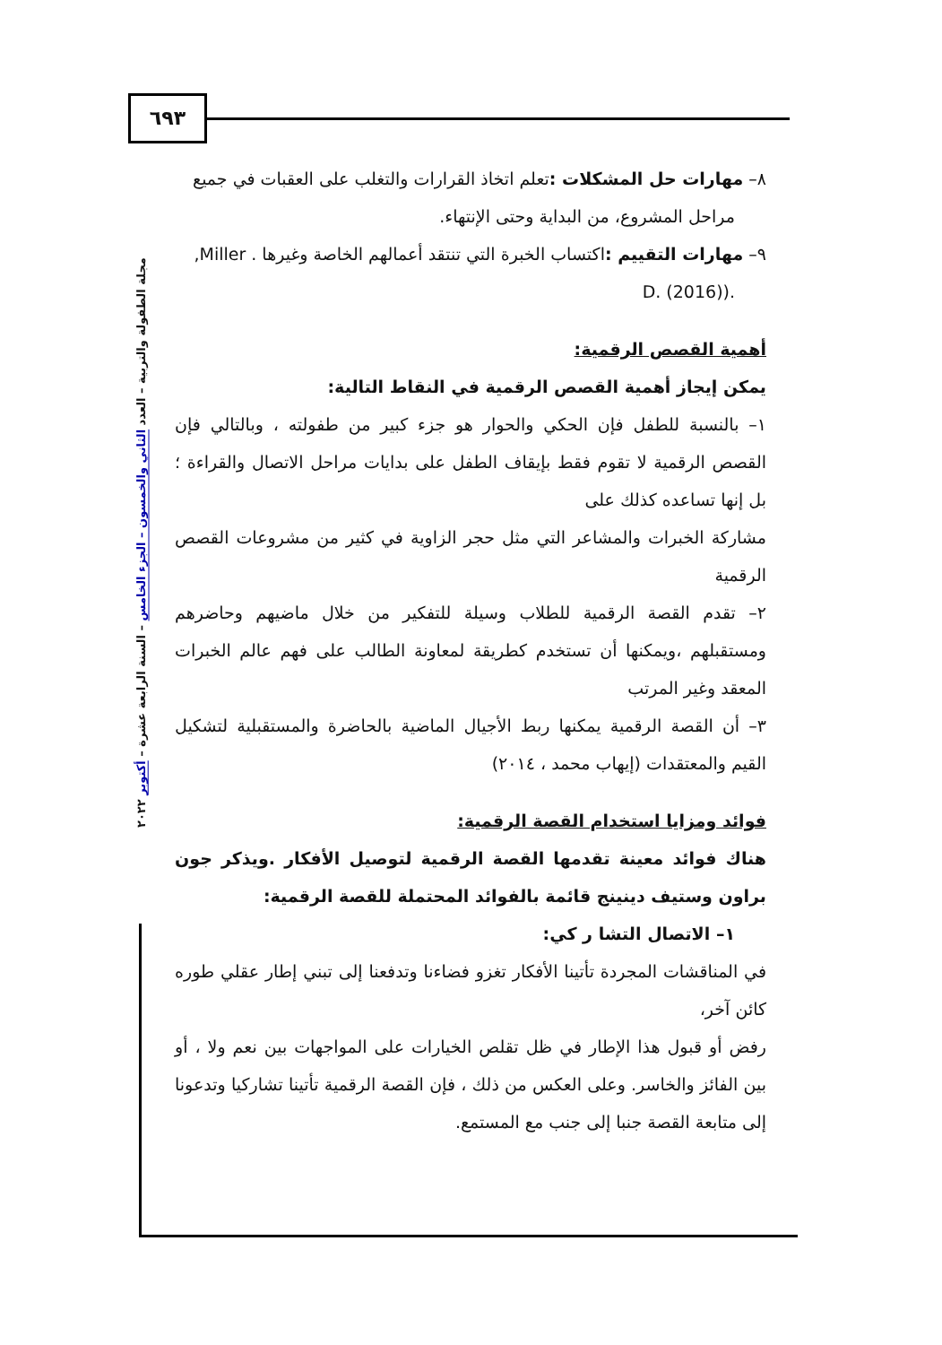٦٩٣
مجلة الطفولة والتربية – العدد الثاني والخمسون – الجزء الخامس – السنة الرابعة عشرة – أكتوبر ٢٠٢٢
٨– مهارات حل المشكلات : تعلم اتخاذ القرارات والتغلب على العقبات في جميع
مراحل المشروع، من البداية وحتى الإنتهاء.
٩– مهارات التقييم : اكتساب الخبرة التي تنتقد أعمالهم الخاصة وغيرها . Miller,
.(D. (2016)
أهمية القصص الرقمية:
يمكن إيجاز أهمية القصص الرقمية في النقاط التالية:
١– بالنسبة للطفل فإن الحكي والحوار هو جزء كبير من طفولته ، وبالتالي فإن القصص الرقمية لا تقوم فقط بإيقاف الطفل على بدايات مراحل الاتصال والقراءة ؛ بل إنها تساعده كذلك على
مشاركة الخبرات والمشاعر التي مثل حجر الزاوية في كثير من مشروعات القصص الرقمية
٢– تقدم القصة الرقمية للطلاب وسيلة للتفكير من خلال ماضيهم وحاضرهم ومستقبلهم ،ويمكنها أن تستخدم كطريقة لمعاونة الطالب على فهم عالم الخبرات المعقد وغير المرتب
٣– أن القصة الرقمية يمكنها ربط الأجيال الماضية بالحاضرة والمستقبلية لتشكيل القيم والمعتقدات (إيهاب محمد ، ٢٠١٤)
فوائد ومزايا استخدام القصة الرقمية:
هناك فوائد معينة تقدمها القصة الرقمية لتوصيل الأفكار .ويذكر جون براون وستيف دينينج قائمة بالفوائد المحتملة للقصة الرقمية:
١– الاتصال التشا ر كي:
في المناقشات المجردة تأتينا الأفكار تغزو فضاءنا وتدفعنا إلى تبني إطار عقلي طوره كائن آخر،
رفض أو قبول هذا الإطار في ظل تقلص الخيارات على المواجهات بين نعم ولا ، أو بين الفائز والخاسر. وعلى العكس من ذلك ، فإن القصة الرقمية تأتينا تشاركيا وتدعونا إلى متابعة القصة جنبا إلى جنب مع المستمع.